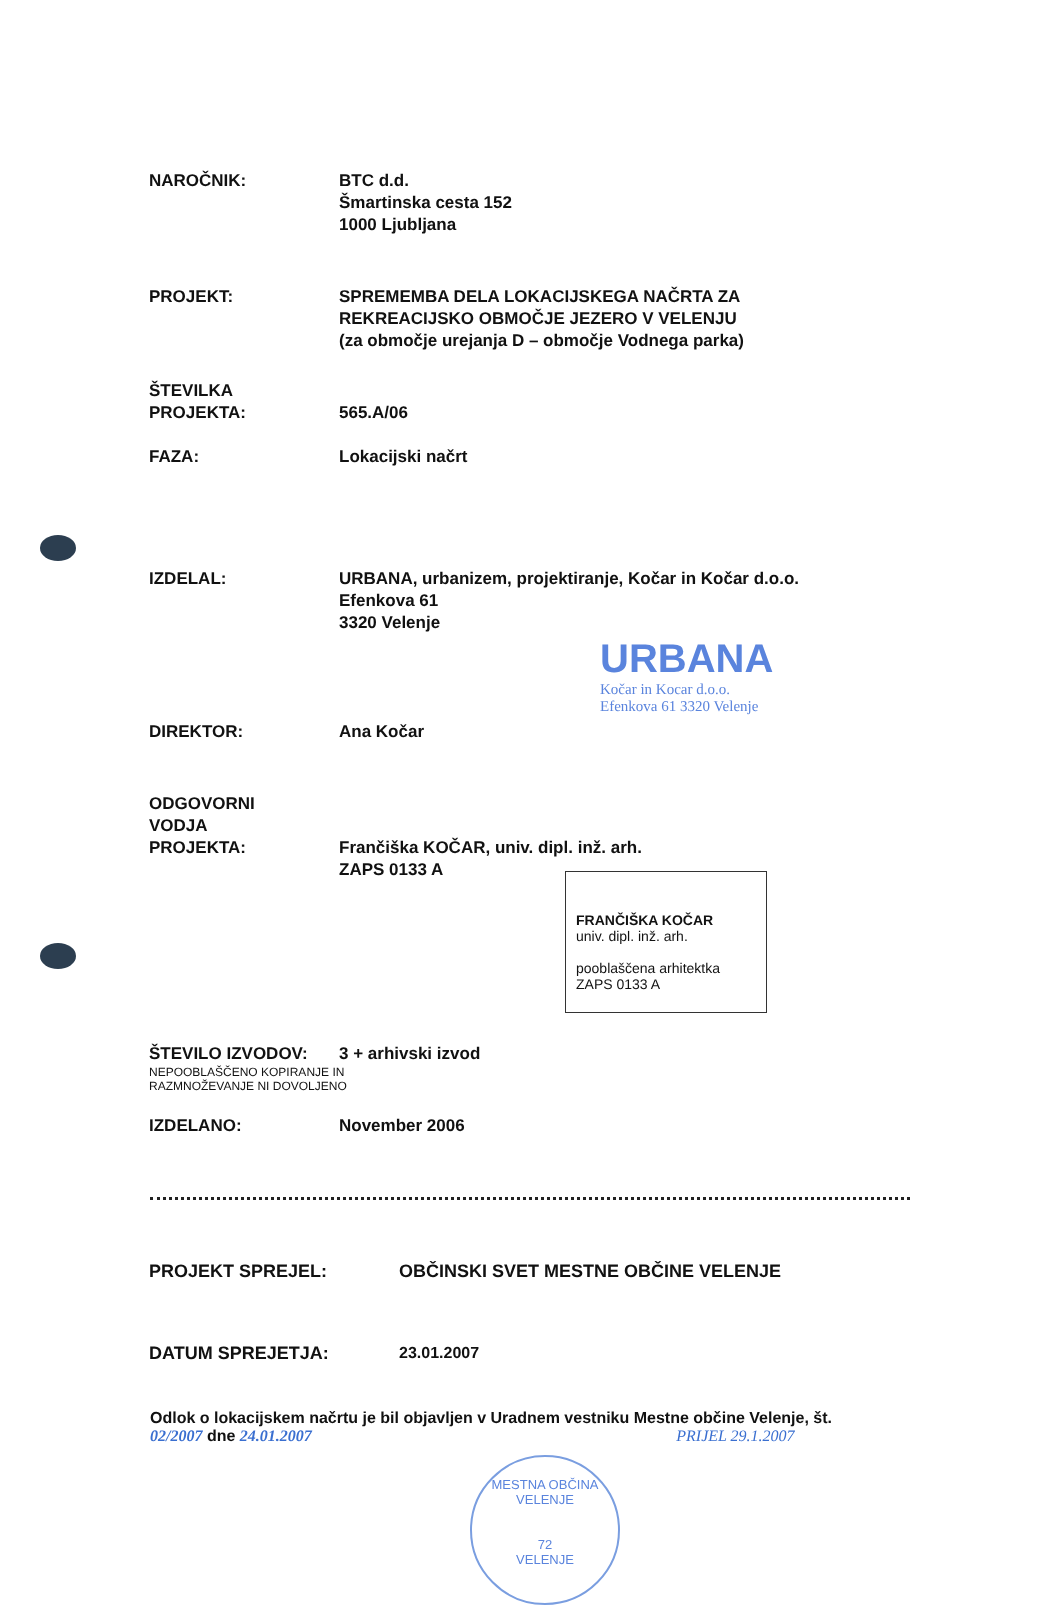NAROČNIK: BTC d.d.
Šmartinska cesta 152
1000 Ljubljana
PROJEKT: SPREMEMBA DELA LOKACIJSKEGA NAČRTA ZA
REKREACIJSKO OBMOČJE JEZERO V VELENJU
(za območje urejanja D – območje Vodnega parka)
ŠTEVILKA
PROJEKTA:
565.A/06
FAZA: Lokacijski načrt
IZDELAL: URBANA, urbanizem, projektiranje, Kočar in Kočar d.o.o.
Efenkova 61
3320 Velenje
URBANA
Kočar in Kocar d.o.o.
Efenkova 61 3320 Velenje
DIREKTOR: Ana Kočar
ODGOVORNI
VODJA
PROJEKTA:
Frančiška KOČAR, univ. dipl. inž. arh.
ZAPS 0133 A
FRANČIŠKA KOČAR
univ. dipl. inž. arh.
pooblaščena arhitektka
ZAPS 0133 A
ŠTEVILO IZVODOV: 3 + arhivski izvod
NEPOOBLAŠČENO KOPIRANJE IN
RAZMNOŽEVANJE NI DOVOLJENO
IZDELANO: November 2006
PROJEKT SPREJEL: OBČINSKI SVET MESTNE OBČINE VELENJE
DATUM SPREJETJA: 23.01.2007
Odlok o lokacijskem načrtu je bil objavljen v Uradnem vestniku Mestne občine Velenje, št.
02/2007 dne 24.01.2007 PRIJEL 29.1.2007
MESTNA OBČINA VELENJE
72
VELENJE